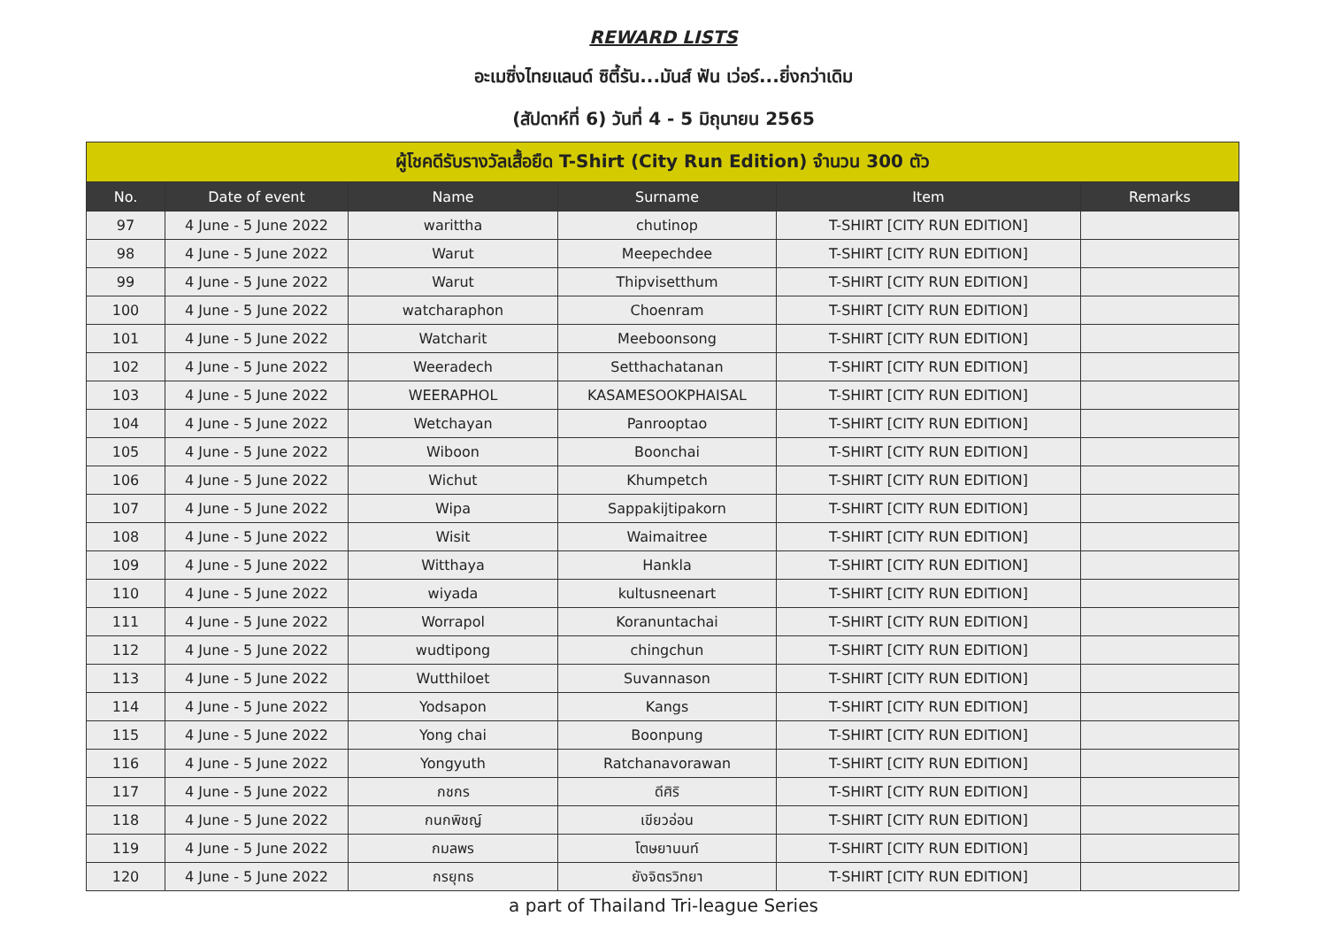REWARD LISTS
อะเมซิ่งไทยแลนด์ ซิตี้รัน...มันส์ ฟัน เว่อร์...ยิ่งกว่าเดิม
(สัปดาห์ที่ 6) วันที่ 4 - 5 มิถุนายน 2565
| ผู้โชคดีรับรางวัลเสื้อยืด T-Shirt (City Run Edition) จำนวน 300 ตัว | | | | | |
| --- | --- | --- | --- | --- | --- |
| No. | Date of event | Name | Surname | Item | Remarks |
| 97 | 4 June - 5 June 2022 | warittha | chutinop | T-SHIRT [CITY RUN EDITION] | |
| 98 | 4 June - 5 June 2022 | Warut | Meepechdee | T-SHIRT [CITY RUN EDITION] | |
| 99 | 4 June - 5 June 2022 | Warut | Thipvisetthum | T-SHIRT [CITY RUN EDITION] | |
| 100 | 4 June - 5 June 2022 | watcharaphon | Choenram | T-SHIRT [CITY RUN EDITION] | |
| 101 | 4 June - 5 June 2022 | Watcharit | Meeboonsong | T-SHIRT [CITY RUN EDITION] | |
| 102 | 4 June - 5 June 2022 | Weeradech | Setthachatanan | T-SHIRT [CITY RUN EDITION] | |
| 103 | 4 June - 5 June 2022 | WEERAPHOL | KASAMESOOKPHAISAL | T-SHIRT [CITY RUN EDITION] | |
| 104 | 4 June - 5 June 2022 | Wetchayan | Panrooptao | T-SHIRT [CITY RUN EDITION] | |
| 105 | 4 June - 5 June 2022 | Wiboon | Boonchai | T-SHIRT [CITY RUN EDITION] | |
| 106 | 4 June - 5 June 2022 | Wichut | Khumpetch | T-SHIRT [CITY RUN EDITION] | |
| 107 | 4 June - 5 June 2022 | Wipa | Sappakijtipakorn | T-SHIRT [CITY RUN EDITION] | |
| 108 | 4 June - 5 June 2022 | Wisit | Waimaitree | T-SHIRT [CITY RUN EDITION] | |
| 109 | 4 June - 5 June 2022 | Witthaya | Hankla | T-SHIRT [CITY RUN EDITION] | |
| 110 | 4 June - 5 June 2022 | wiyada | kultusneenart | T-SHIRT [CITY RUN EDITION] | |
| 111 | 4 June - 5 June 2022 | Worrapol | Koranuntachai | T-SHIRT [CITY RUN EDITION] | |
| 112 | 4 June - 5 June 2022 | wudtipong | chingchun | T-SHIRT [CITY RUN EDITION] | |
| 113 | 4 June - 5 June 2022 | Wutthiloet | Suvannason | T-SHIRT [CITY RUN EDITION] | |
| 114 | 4 June - 5 June 2022 | Yodsapon | Kangs | T-SHIRT [CITY RUN EDITION] | |
| 115 | 4 June - 5 June 2022 | Yong chai | Boonpung | T-SHIRT [CITY RUN EDITION] | |
| 116 | 4 June - 5 June 2022 | Yongyuth | Ratchanavorawan | T-SHIRT [CITY RUN EDITION] | |
| 117 | 4 June - 5 June 2022 | กชกร | ดีศิริ | T-SHIRT [CITY RUN EDITION] | |
| 118 | 4 June - 5 June 2022 | กนกพิชญ์ | เขียวอ่อน | T-SHIRT [CITY RUN EDITION] | |
| 119 | 4 June - 5 June 2022 | กมลพร | โตษยานนท์ | T-SHIRT [CITY RUN EDITION] | |
| 120 | 4 June - 5 June 2022 | กรยุทธ | ยังจิตรวิทยา | T-SHIRT [CITY RUN EDITION] | |
a part of Thailand Tri-league Series